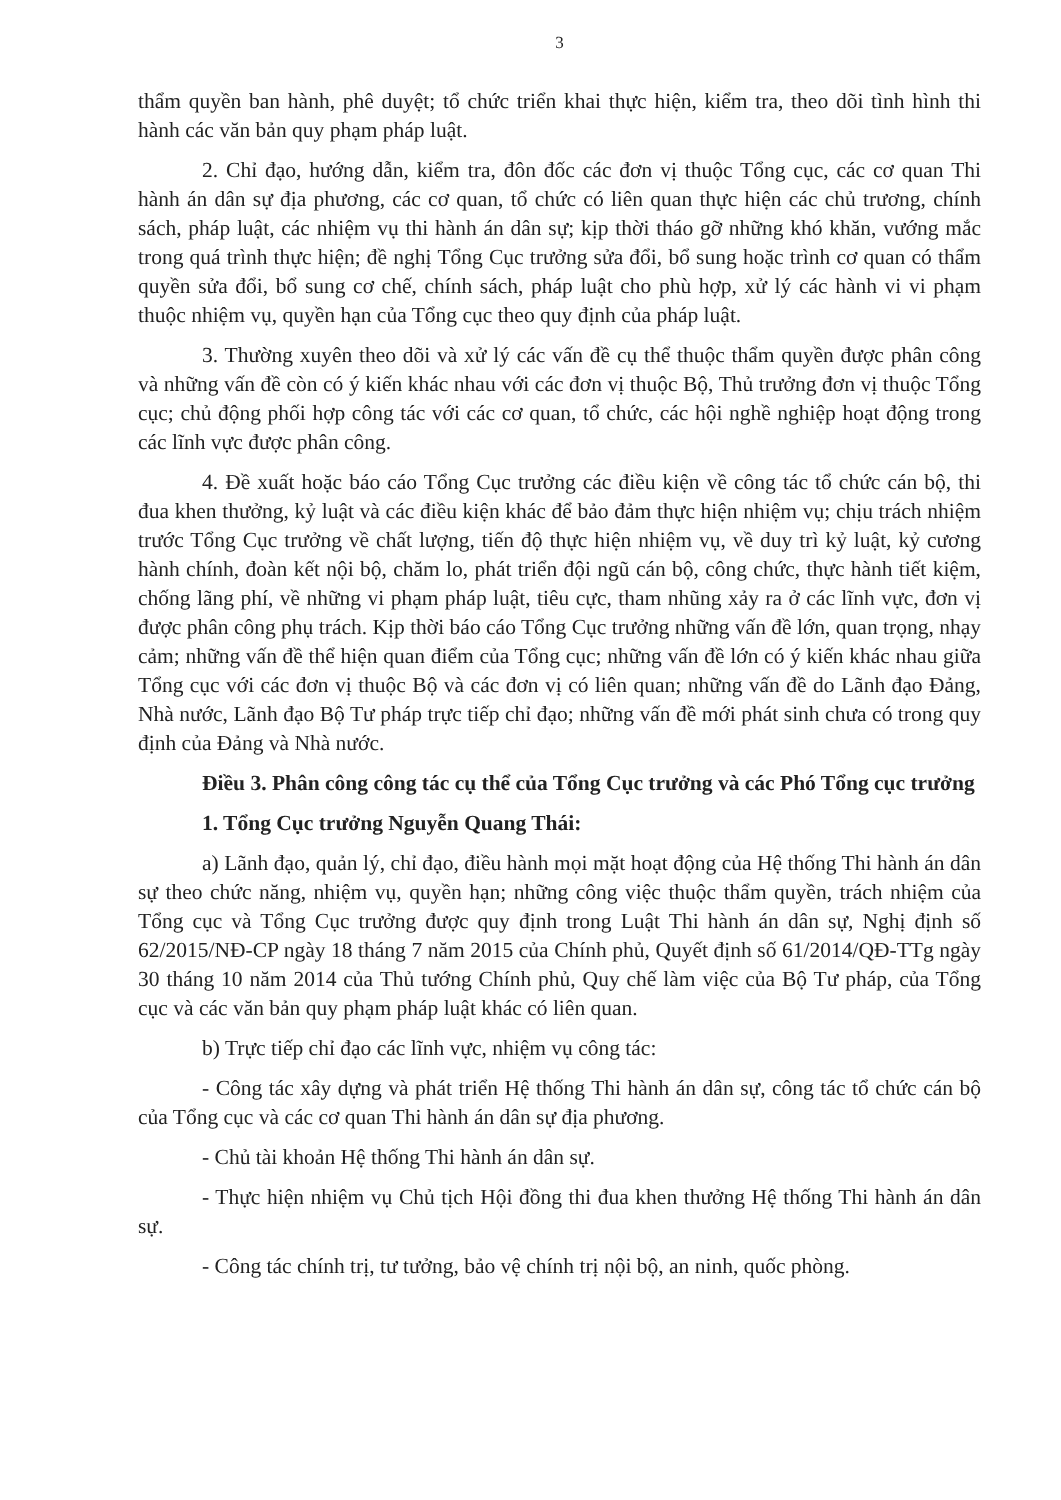3
thẩm quyền ban hành, phê duyệt; tổ chức triển khai thực hiện, kiểm tra, theo dõi tình hình thi hành các văn bản quy phạm pháp luật.
2. Chỉ đạo, hướng dẫn, kiểm tra, đôn đốc các đơn vị thuộc Tổng cục, các cơ quan Thi hành án dân sự địa phương, các cơ quan, tổ chức có liên quan thực hiện các chủ trương, chính sách, pháp luật, các nhiệm vụ thi hành án dân sự; kịp thời tháo gỡ những khó khăn, vướng mắc trong quá trình thực hiện; đề nghị Tổng Cục trưởng sửa đổi, bổ sung hoặc trình cơ quan có thẩm quyền sửa đổi, bổ sung cơ chế, chính sách, pháp luật cho phù hợp, xử lý các hành vi vi phạm thuộc nhiệm vụ, quyền hạn của Tổng cục theo quy định của pháp luật.
3. Thường xuyên theo dõi và xử lý các vấn đề cụ thể thuộc thẩm quyền được phân công và những vấn đề còn có ý kiến khác nhau với các đơn vị thuộc Bộ, Thủ trưởng đơn vị thuộc Tổng cục; chủ động phối hợp công tác với các cơ quan, tổ chức, các hội nghề nghiệp hoạt động trong các lĩnh vực được phân công.
4. Đề xuất hoặc báo cáo Tổng Cục trưởng các điều kiện về công tác tổ chức cán bộ, thi đua khen thưởng, kỷ luật và các điều kiện khác để bảo đảm thực hiện nhiệm vụ; chịu trách nhiệm trước Tổng Cục trưởng về chất lượng, tiến độ thực hiện nhiệm vụ, về duy trì kỷ luật, kỷ cương hành chính, đoàn kết nội bộ, chăm lo, phát triển đội ngũ cán bộ, công chức, thực hành tiết kiệm, chống lãng phí, về những vi phạm pháp luật, tiêu cực, tham nhũng xảy ra ở các lĩnh vực, đơn vị được phân công phụ trách. Kịp thời báo cáo Tổng Cục trưởng những vấn đề lớn, quan trọng, nhạy cảm; những vấn đề thể hiện quan điểm của Tổng cục; những vấn đề lớn có ý kiến khác nhau giữa Tổng cục với các đơn vị thuộc Bộ và các đơn vị có liên quan; những vấn đề do Lãnh đạo Đảng, Nhà nước, Lãnh đạo Bộ Tư pháp trực tiếp chỉ đạo; những vấn đề mới phát sinh chưa có trong quy định của Đảng và Nhà nước.
Điều 3. Phân công công tác cụ thể của Tổng Cục trưởng và các Phó Tổng cục trưởng
1. Tổng Cục trưởng Nguyễn Quang Thái:
a) Lãnh đạo, quản lý, chỉ đạo, điều hành mọi mặt hoạt động của Hệ thống Thi hành án dân sự theo chức năng, nhiệm vụ, quyền hạn; những công việc thuộc thẩm quyền, trách nhiệm của Tổng cục và Tổng Cục trưởng được quy định trong Luật Thi hành án dân sự, Nghị định số 62/2015/NĐ-CP ngày 18 tháng 7 năm 2015 của Chính phủ, Quyết định số 61/2014/QĐ-TTg ngày 30 tháng 10 năm 2014 của Thủ tướng Chính phủ, Quy chế làm việc của Bộ Tư pháp, của Tổng cục và các văn bản quy phạm pháp luật khác có liên quan.
b) Trực tiếp chỉ đạo các lĩnh vực, nhiệm vụ công tác:
- Công tác xây dựng và phát triển Hệ thống Thi hành án dân sự, công tác tổ chức cán bộ của Tổng cục và các cơ quan Thi hành án dân sự địa phương.
- Chủ tài khoản Hệ thống Thi hành án dân sự.
- Thực hiện nhiệm vụ Chủ tịch Hội đồng thi đua khen thưởng Hệ thống Thi hành án dân sự.
- Công tác chính trị, tư tưởng, bảo vệ chính trị nội bộ, an ninh, quốc phòng.